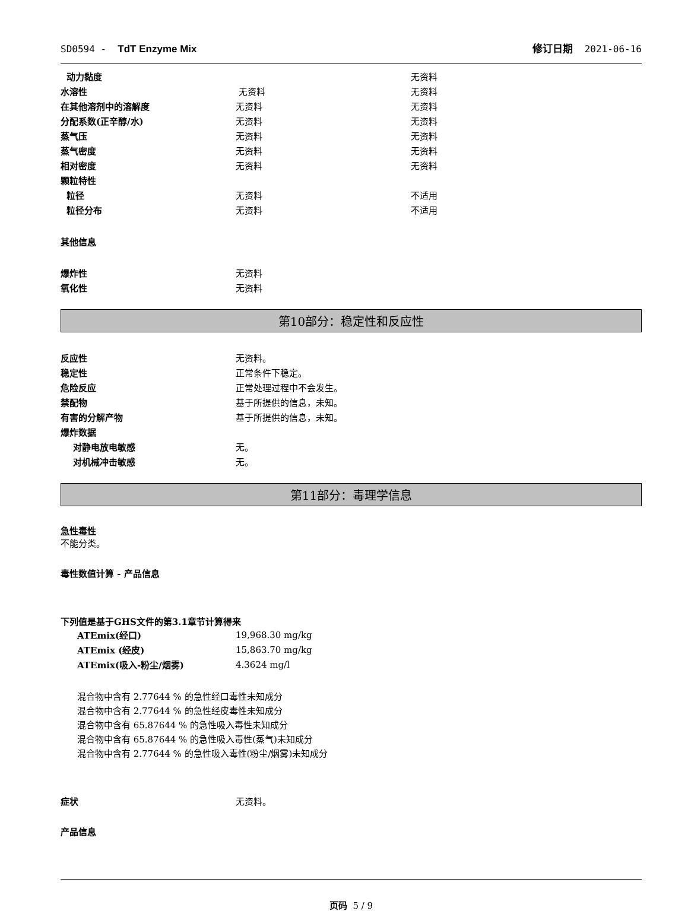SD0594 - TdT Enzyme Mix 修订日期 2021-06-16
| 动力黏度 | | 无资料 |
| 水溶性 | 无资料 | 无资料 |
| 在其他溶剂中的溶解度 | 无资料 | 无资料 |
| 分配系数(正辛醇/水) | 无资料 | 无资料 |
| 蒸气压 | 无资料 | 无资料 |
| 蒸气密度 | 无资料 | 无资料 |
| 相对密度 | 无资料 | 无资料 |
| 颗粒特性 | | |
| 粒径 | 无资料 | 不适用 |
| 粒径分布 | 无资料 | 不适用 |
其他信息
| 爆炸性 | 无资料 |
| 氧化性 | 无资料 |
第10部分：稳定性和反应性
| 反应性 | 无资料。 |
| 稳定性 | 正常条件下稳定。 |
| 危险反应 | 正常处理过程中不会发生。 |
| 禁配物 | 基于所提供的信息，未知。 |
| 有害的分解产物 | 基于所提供的信息，未知。 |
| 爆炸数据 | |
| 对静电放电敏感 | 无。 |
| 对机械冲击敏感 | 无。 |
第11部分：毒理学信息
急性毒性
不能分类。
毒性数值计算 - 产品信息
下列值是基于GHS文件的第3.1章节计算得来
| ATEmix(经口) | 19,968.30 mg/kg |
| ATEmix (经皮) | 15,863.70 mg/kg |
| ATEmix(吸入-粉尘/烟雾) | 4.3624 mg/l |
混合物中含有 2.77644 % 的急性经口毒性未知成分
混合物中含有 2.77644 % 的急性经皮毒性未知成分
混合物中含有 65.87644 % 的急性吸入毒性未知成分
混合物中含有 65.87644 % 的急性吸入毒性(蒸气)未知成分
混合物中含有 2.77644 % 的急性吸入毒性(粉尘/烟雾)未知成分
| 症状 | 无资料。 |
产品信息
页码 5 / 9